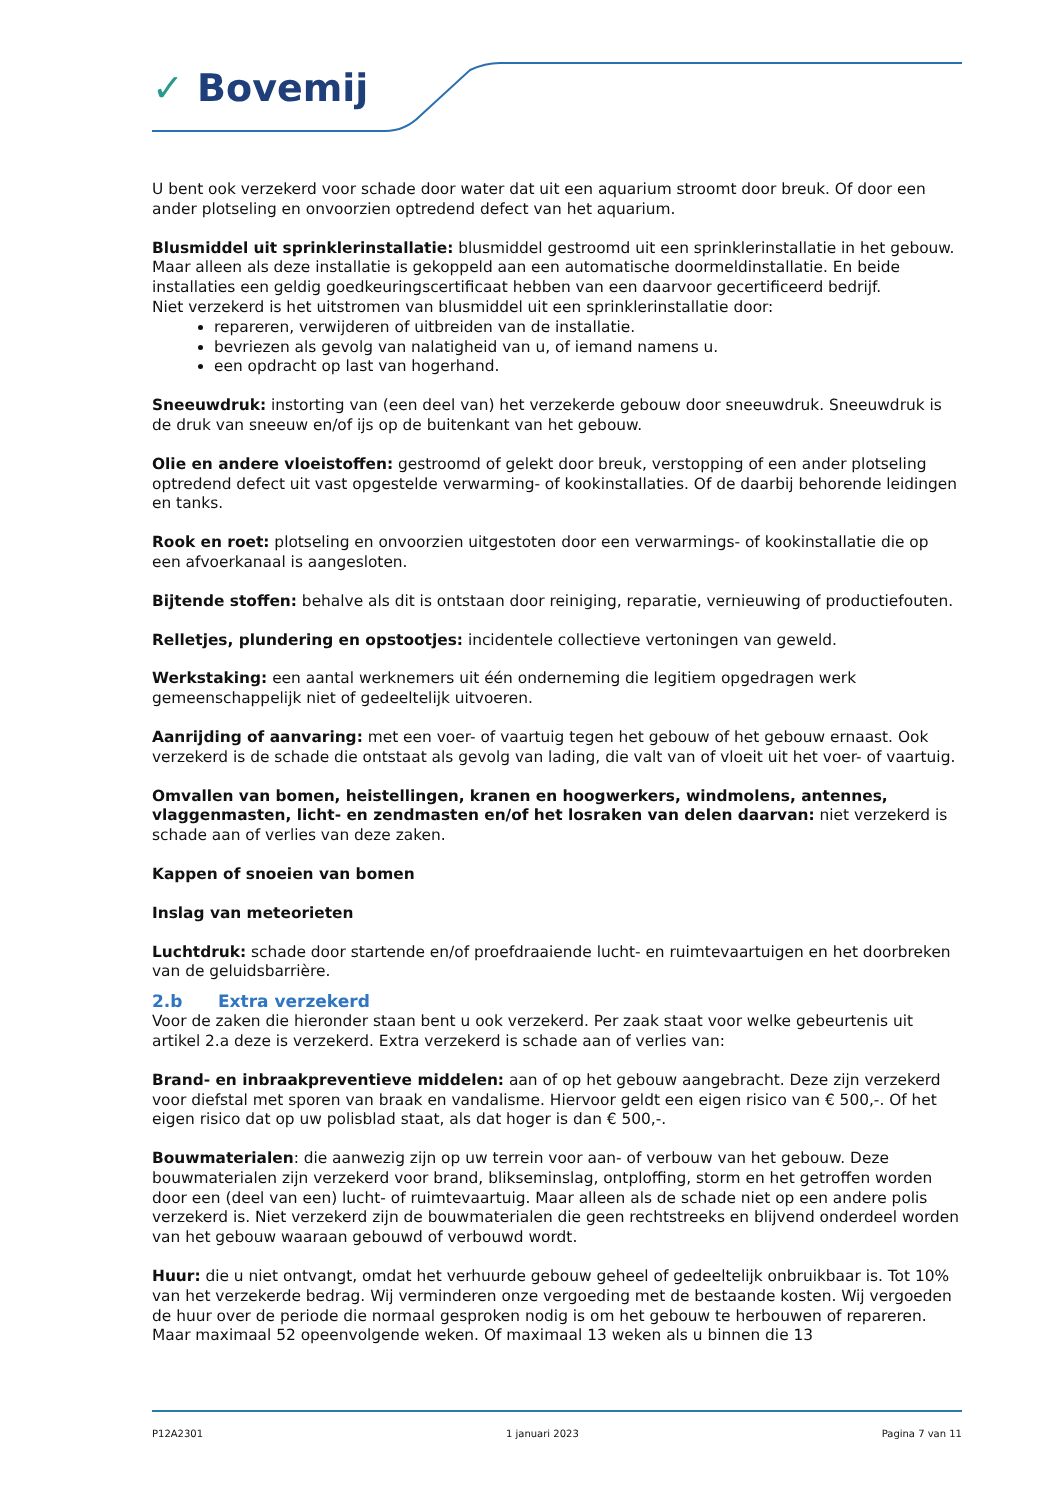✓ Bovemij
U bent ook verzekerd voor schade door water dat uit een aquarium stroomt door breuk. Of door een ander plotseling en onvoorzien optredend defect van het aquarium.
Blusmiddel uit sprinklerinstallatie: blusmiddel gestroomd uit een sprinklerinstallatie in het gebouw. Maar alleen als deze installatie is gekoppeld aan een automatische doormeldinstallatie. En beide installaties een geldig goedkeuringscertificaat hebben van een daarvoor gecertificeerd bedrijf.
Niet verzekerd is het uitstromen van blusmiddel uit een sprinklerinstallatie door:
repareren, verwijderen of uitbreiden van de installatie.
bevriezen als gevolg van nalatigheid van u, of iemand namens u.
een opdracht op last van hogerhand.
Sneeuwdruk: instorting van (een deel van) het verzekerde gebouw door sneeuwdruk. Sneeuwdruk is de druk van sneeuw en/of ijs op de buitenkant van het gebouw.
Olie en andere vloeistoffen: gestroomd of gelekt door breuk, verstopping of een ander plotseling optredend defect uit vast opgestelde verwarming- of kookinstallaties. Of de daarbij behorende leidingen en tanks.
Rook en roet: plotseling en onvoorzien uitgestoten door een verwarmings- of kookinstallatie die op een afvoerkanaal is aangesloten.
Bijtende stoffen: behalve als dit is ontstaan door reiniging, reparatie, vernieuwing of productiefouten.
Relletjes, plundering en opstootjes: incidentele collectieve vertoningen van geweld.
Werkstaking: een aantal werknemers uit één onderneming die legitiem opgedragen werk gemeenschappelijk niet of gedeeltelijk uitvoeren.
Aanrijding of aanvaring: met een voer- of vaartuig tegen het gebouw of het gebouw ernaast. Ook verzekerd is de schade die ontstaat als gevolg van lading, die valt van of vloeit uit het voer- of vaartuig.
Omvallen van bomen, heistellingen, kranen en hoogwerkers, windmolens, antennes, vlaggenmasten, licht- en zendmasten en/of het losraken van delen daarvan: niet verzekerd is schade aan of verlies van deze zaken.
Kappen of snoeien van bomen
Inslag van meteorieten
Luchtdruk: schade door startende en/of proefdraaiende lucht- en ruimtevaartuigen en het doorbreken van de geluidsbarrière.
2.b Extra verzekerd
Voor de zaken die hieronder staan bent u ook verzekerd. Per zaak staat voor welke gebeurtenis uit artikel 2.a deze is verzekerd. Extra verzekerd is schade aan of verlies van:
Brand- en inbraakpreventieve middelen: aan of op het gebouw aangebracht. Deze zijn verzekerd voor diefstal met sporen van braak en vandalisme. Hiervoor geldt een eigen risico van € 500,-. Of het eigen risico dat op uw polisblad staat, als dat hoger is dan € 500,-.
Bouwmaterialen: die aanwezig zijn op uw terrein voor aan- of verbouw van het gebouw. Deze bouwmaterialen zijn verzekerd voor brand, blikseminslag, ontploffing, storm en het getroffen worden door een (deel van een) lucht- of ruimtevaartuig. Maar alleen als de schade niet op een andere polis verzekerd is. Niet verzekerd zijn de bouwmaterialen die geen rechtstreeks en blijvend onderdeel worden van het gebouw waaraan gebouwd of verbouwd wordt.
Huur: die u niet ontvangt, omdat het verhuurde gebouw geheel of gedeeltelijk onbruikbaar is. Tot 10% van het verzekerde bedrag. Wij verminderen onze vergoeding met de bestaande kosten. Wij vergoeden de huur over de periode die normaal gesproken nodig is om het gebouw te herbouwen of repareren. Maar maximaal 52 opeenvolgende weken. Of maximaal 13 weken als u binnen die 13
P12A2301 1 januari 2023 Pagina 7 van 11